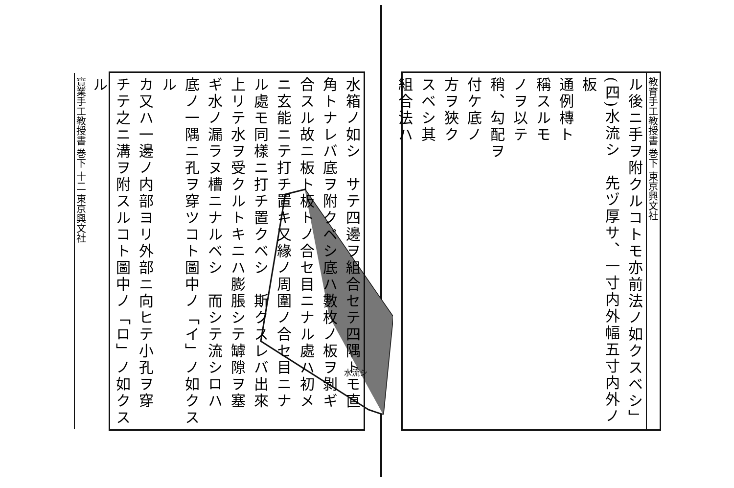教育手工教授書 巻下 東京興文社
ル後ニ手ヲ附クルコトモ亦前法ノ如クスベシ」
(四)水流シ　先ヅ厚サ、一寸内外幅五寸内外ノ板
通例槫ト
稱スルモ
ノヲ以テ
稍、勾配ヲ
付ケ底ノ
方ヲ狹ク
スベシ其
組合法ハ
水流シ
水箱ノ如シ　サテ四邊ヲ組合セテ四隅トモ直
角トナレバ底ヲ附クベシ底ハ數枚ノ板ヲ剝ギ
合スル故ニ板ト板トノ合セ目ニナル處ハ初メ
ニ玄能ニテ打チ置キ又緣ノ周圍ノ合セ目ニナ
ル處モ同樣ニ打チ置クベシ　斯クスレバ出來
上リテ水ヲ受クルトキニハ膨脹シテ罅隙ヲ塞
ギ水ノ漏ラヌ槽ニナルベシ　而シテ流シロハ
底ノ一隅ニ孔ヲ穿ツコト圖中ノ「イ」ノ如クスル
カ又ハ一邊ノ内部ヨリ外部ニ向ヒテ小孔ヲ穿
チテ之ニ溝ヲ附スルコト圖中ノ「ロ」ノ如クスル
實業手工教授書 巻下 十二 東京興文社